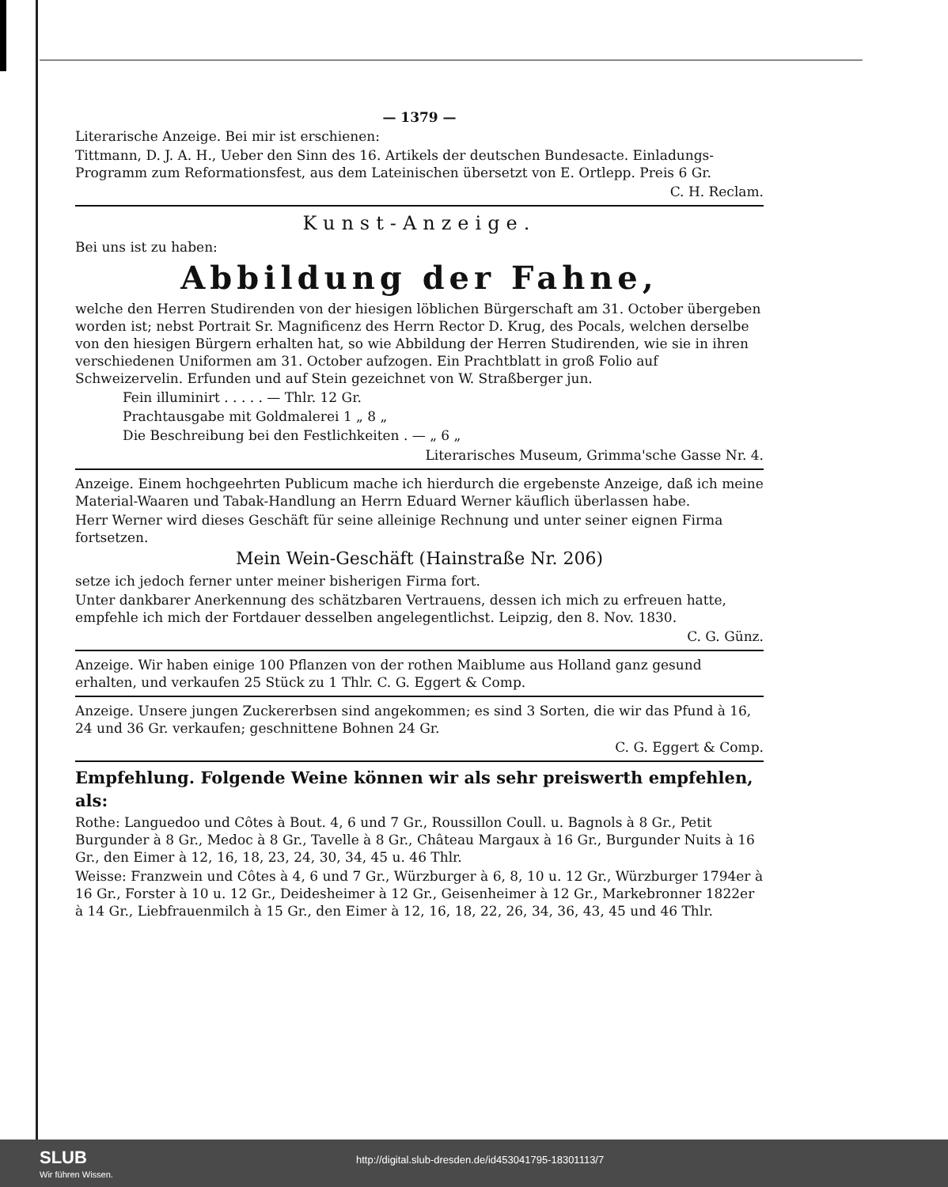— 1379 —
Literarische Anzeige. Bei mir ist erschienen:
Tittmann, D. J. A. H., Ueber den Sinn des 16. Artikels der deutschen Bundesacte. Einladungs-Programm zum Reformationsfest, aus dem Lateinischen übersetzt von E. Ortlepp. Preis 6 Gr.
C. H. Reclam.
Kunst-Anzeige.
Bei uns ist zu haben:
Abbildung der Fahne,
welche den Herren Studirenden von der hiesigen löblichen Bürgerschaft am 31. October übergeben worden ist; nebst Portrait Sr. Magnificenz des Herrn Rector D. Krug, des Pocals, welchen derselbe von den hiesigen Bürgern erhalten hat, so wie Abbildung der Herren Studirenden, wie sie in ihren verschiedenen Uniformen am 31. October aufzogen. Ein Prachtblatt in groß Folio auf Schweizervelin. Erfunden und auf Stein gezeichnet von W. Straßberger jun.
Fein illuminirt . . . . . — Thlr. 12 Gr.
Prachtausgabe mit Goldmalerei 1 „ 8 „
Die Beschreibung bei den Festlichkeiten . — „ 6 „
Literarisches Museum, Grimma'sche Gasse Nr. 4.
Anzeige. Einem hochgeehrten Publicum mache ich hierdurch die ergebenste Anzeige, daß ich meine Material-Waaren und Tabak-Handlung an Herrn Eduard Werner käuflich überlassen habe.
Herr Werner wird dieses Geschäft für seine alleinige Rechnung und unter seiner eignen Firma fortsetzen.
Mein Wein-Geschäft (Hainstraße Nr. 206)
setze ich jedoch ferner unter meiner bisherigen Firma fort.
Unter dankbarer Anerkennung des schätzbaren Vertrauens, dessen ich mich zu erfreuen hatte, empfehle ich mich der Fortdauer desselben angelegentlichst. Leipzig, den 8. Nov. 1830.
C. G. Günz.
Anzeige. Wir haben einige 100 Pflanzen von der rothen Maiblume aus Holland ganz gesund erhalten, und verkaufen 25 Stück zu 1 Thlr. C. G. Eggert & Comp.
Anzeige. Unsere jungen Zuckererbsen sind angekommen; es sind 3 Sorten, die wir das Pfund à 16, 24 und 36 Gr. verkaufen; geschnittene Bohnen 24 Gr.
C. G. Eggert & Comp.
Empfehlung. Folgende Weine können wir als sehr preiswerth empfehlen, als:
Rothe: Languedoo und Côtes à Bout. 4, 6 und 7 Gr., Roussillon Coull. u. Bagnols à 8 Gr., Petit Burgunder à 8 Gr., Medoc à 8 Gr., Tavelle à 8 Gr., Château Margaux à 16 Gr., Burgunder Nuits à 16 Gr., den Eimer à 12, 16, 18, 23, 24, 30, 34, 45 u. 46 Thlr.
Weisse: Franzwein und Côtes à 4, 6 und 7 Gr., Würzburger à 6, 8, 10 u. 12 Gr., Würzburger 1794er à 16 Gr., Forster à 10 u. 12 Gr., Deidesheimer à 12 Gr., Geisenheimer à 12 Gr., Markebronner 1822er à 14 Gr., Liebfrauenmilch à 15 Gr., den Eimer à 12, 16, 18, 22, 26, 34, 36, 43, 45 und 46 Thlr.
SLUB
Wir führen Wissen.
http://digital.slub-dresden.de/id453041795-18301113/7